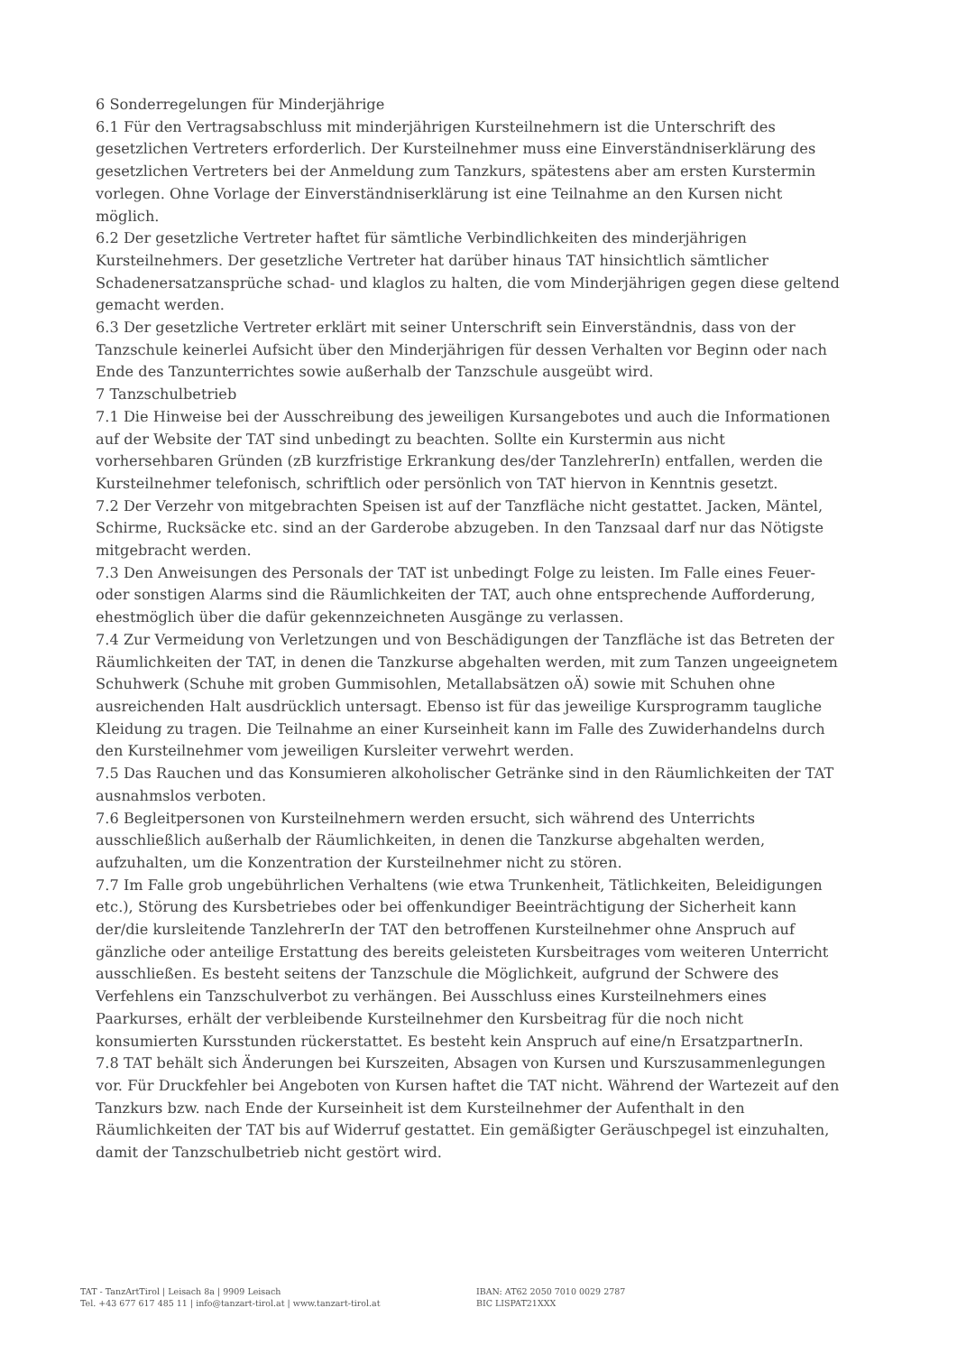6 Sonderregelungen für Minderjährige
6.1 Für den Vertragsabschluss mit minderjährigen Kursteilnehmern ist die Unterschrift des gesetzlichen Vertreters erforderlich. Der Kursteilnehmer muss eine Einverständniserklärung des gesetzlichen Vertreters bei der Anmeldung zum Tanzkurs, spätestens aber am ersten Kurstermin vorlegen. Ohne Vorlage der Einverständniserklärung ist eine Teilnahme an den Kursen nicht möglich.
6.2 Der gesetzliche Vertreter haftet für sämtliche Verbindlichkeiten des minderjährigen Kursteilnehmers. Der gesetzliche Vertreter hat darüber hinaus TAT hinsichtlich sämtlicher Schadenersatzansprüche schad- und klaglos zu halten, die vom Minderjährigen gegen diese geltend gemacht werden.
6.3 Der gesetzliche Vertreter erklärt mit seiner Unterschrift sein Einverständnis, dass von der Tanzschule keinerlei Aufsicht über den Minderjährigen für dessen Verhalten vor Beginn oder nach Ende des Tanzunterrichtes sowie außerhalb der Tanzschule ausgeübt wird.
7 Tanzschulbetrieb
7.1 Die Hinweise bei der Ausschreibung des jeweiligen Kursangebotes und auch die Informationen auf der Website der TAT sind unbedingt zu beachten. Sollte ein Kurstermin aus nicht vorhersehbaren Gründen (zB kurzfristige Erkrankung des/der TanzlehrerIn) entfallen, werden die Kursteilnehmer telefonisch, schriftlich oder persönlich von TAT hiervon in Kenntnis gesetzt.
7.2 Der Verzehr von mitgebrachten Speisen ist auf der Tanzfläche nicht gestattet. Jacken, Mäntel, Schirme, Rucksäcke etc. sind an der Garderobe abzugeben. In den Tanzsaal darf nur das Nötigste mitgebracht werden.
7.3 Den Anweisungen des Personals der TAT ist unbedingt Folge zu leisten. Im Falle eines Feuer- oder sonstigen Alarms sind die Räumlichkeiten der TAT, auch ohne entsprechende Aufforderung, ehestmöglich über die dafür gekennzeichneten Ausgänge zu verlassen.
7.4 Zur Vermeidung von Verletzungen und von Beschädigungen der Tanzfläche ist das Betreten der Räumlichkeiten der TAT, in denen die Tanzkurse abgehalten werden, mit zum Tanzen ungeeignetem Schuhwerk (Schuhe mit groben Gummisohlen, Metallabsätzen oÄ) sowie mit Schuhen ohne ausreichenden Halt ausdrücklich untersagt. Ebenso ist für das jeweilige Kursprogramm taugliche Kleidung zu tragen. Die Teilnahme an einer Kurseinheit kann im Falle des Zuwiderhandelns durch den Kursteilnehmer vom jeweiligen Kursleiter verwehrt werden.
7.5 Das Rauchen und das Konsumieren alkoholischer Getränke sind in den Räumlichkeiten der TAT ausnahmslos verboten.
7.6 Begleitpersonen von Kursteilnehmern werden ersucht, sich während des Unterrichts ausschließlich außerhalb der Räumlichkeiten, in denen die Tanzkurse abgehalten werden, aufzuhalten, um die Konzentration der Kursteilnehmer nicht zu stören.
7.7 Im Falle grob ungebührlichen Verhaltens (wie etwa Trunkenheit, Tätlichkeiten, Beleidigungen etc.), Störung des Kursbetriebes oder bei offenkundiger Beeinträchtigung der Sicherheit kann der/die kursleitende TanzlehrerIn der TAT den betroffenen Kursteilnehmer ohne Anspruch auf gänzliche oder anteilige Erstattung des bereits geleisteten Kursbeitrages vom weiteren Unterricht ausschließen. Es besteht seitens der Tanzschule die Möglichkeit, aufgrund der Schwere des Verfehlens ein Tanzschulverbot zu verhängen. Bei Ausschluss eines Kursteilnehmers eines Paarkurses, erhält der verbleibende Kursteilnehmer den Kursbeitrag für die noch nicht konsumierten Kursstunden rückerstattet. Es besteht kein Anspruch auf eine/n ErsatzpartnerIn.
7.8 TAT behält sich Änderungen bei Kurszeiten, Absagen von Kursen und Kurszusammenlegungen vor. Für Druckfehler bei Angeboten von Kursen haftet die TAT nicht. Während der Wartezeit auf den Tanzkurs bzw. nach Ende der Kurseinheit ist dem Kursteilnehmer der Aufenthalt in den Räumlichkeiten der TAT bis auf Widerruf gestattet. Ein gemäßigter Geräuschpegel ist einzuhalten, damit der Tanzschulbetrieb nicht gestört wird.
TAT - TanzArtTirol | Leisach 8a | 9909 Leisach
Tel. +43 677 617 485 11 | info@tanzart-tirol.at | www.tanzart-tirol.at
IBAN: AT62 2050 7010 0029 2787
BIC LISPAT21XXX